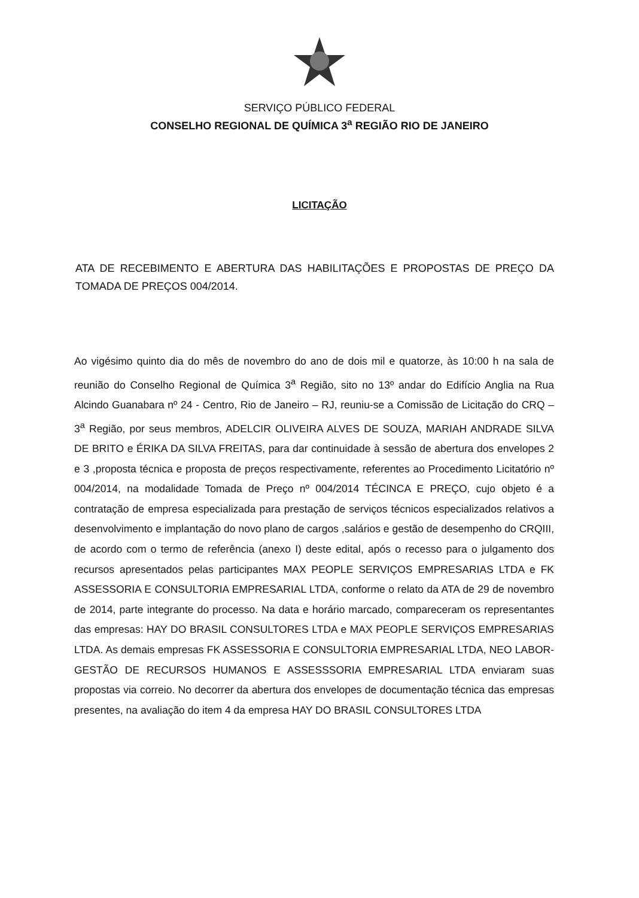SERVIÇO PÚBLICO FEDERAL
CONSELHO REGIONAL DE QUÍMICA 3<sup>a</sup> REGIÃO RIO DE JANEIRO
LICITAÇÃO
ATA DE RECEBIMENTO E ABERTURA DAS HABILITAÇÕES E PROPOSTAS DE PREÇO DA TOMADA DE PREÇOS 004/2014.
Ao vigésimo quinto dia do mês de novembro do ano de dois mil e quatorze, às 10:00 h na sala de reunião do Conselho Regional de Química 3<sup>a</sup> Região, sito no 13º andar do Edifício Anglia na Rua Alcindo Guanabara nº 24 - Centro, Rio de Janeiro – RJ, reuniu-se a Comissão de Licitação do CRQ – 3<sup>a</sup> Região, por seus membros, ADELCIR OLIVEIRA ALVES DE SOUZA, MARIAH ANDRADE SILVA DE BRITO e ÉRIKA DA SILVA FREITAS, para dar continuidade à sessão de abertura dos envelopes 2 e 3 ,proposta técnica e proposta de preços respectivamente, referentes ao Procedimento Licitatório nº 004/2014, na modalidade Tomada de Preço nº 004/2014 TÉCINCA E PREÇO, cujo objeto é a contratação de empresa especializada para prestação de serviços técnicos especializados relativos a desenvolvimento e implantação do novo plano de cargos ,salários e gestão de desempenho do CRQIII, de acordo com o termo de referência (anexo I) deste edital, após o recesso para o julgamento dos recursos apresentados pelas participantes MAX PEOPLE SERVIÇOS EMPRESARIAS LTDA e FK ASSESSORIA E CONSULTORIA EMPRESARIAL LTDA, conforme o relato da ATA de 29 de novembro de 2014, parte integrante do processo. Na data e horário marcado, compareceram os representantes das empresas: HAY DO BRASIL CONSULTORES LTDA e MAX PEOPLE SERVIÇOS EMPRESARIAS LTDA. As demais empresas FK ASSESSORIA E CONSULTORIA EMPRESARIAL LTDA, NEO LABOR-GESTÃO DE RECURSOS HUMANOS E ASSESSSORIA EMPRESARIAL LTDA enviaram suas propostas via correio. No decorrer da abertura dos envelopes de documentação técnica das empresas presentes, na avaliação do item 4 da empresa HAY DO BRASIL CONSULTORES LTDA